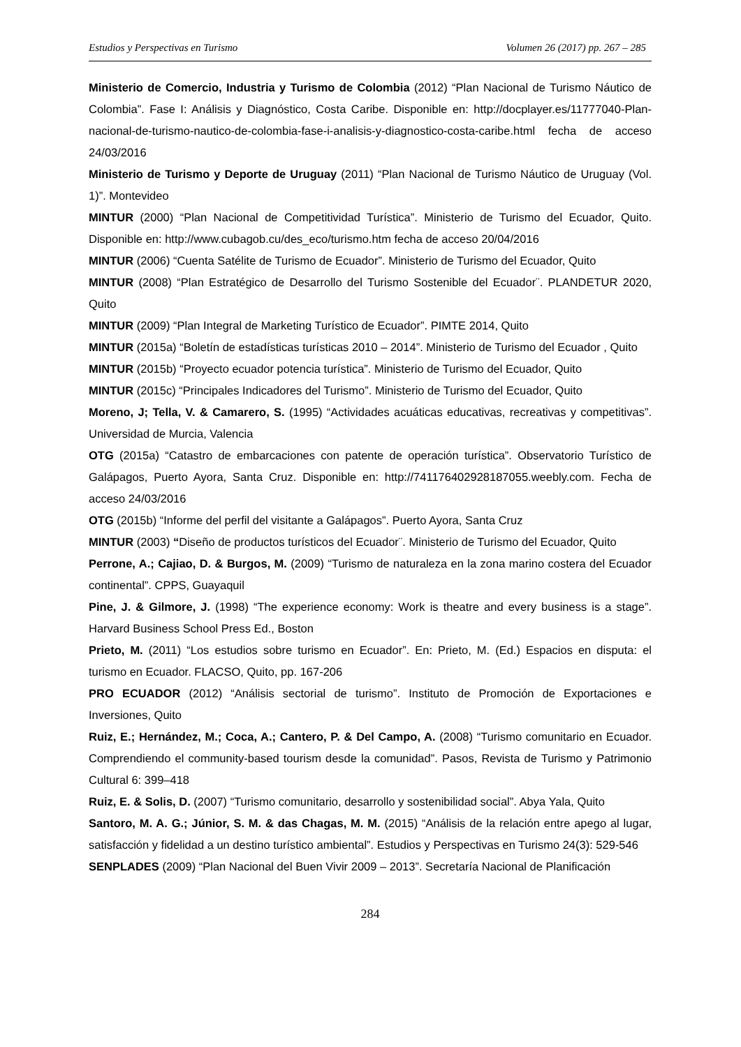Estudios y Perspectivas en Turismo Volumen 26 (2017) pp. 267 – 285
Ministerio de Comercio, Industria y Turismo de Colombia (2012) “Plan Nacional de Turismo Náutico de Colombia”. Fase I: Análisis y Diagnóstico, Costa Caribe. Disponible en: http://docplayer.es/11777040-Plan-nacional-de-turismo-nautico-de-colombia-fase-i-analisis-y-diagnostico-costa-caribe.html fecha de acceso 24/03/2016
Ministerio de Turismo y Deporte de Uruguay (2011) “Plan Nacional de Turismo Náutico de Uruguay (Vol. 1)”. Montevideo
MINTUR (2000) “Plan Nacional de Competitividad Turística”. Ministerio de Turismo del Ecuador, Quito. Disponible en: http://www.cubagob.cu/des_eco/turismo.htm fecha de acceso 20/04/2016
MINTUR (2006) “Cuenta Satélite de Turismo de Ecuador”. Ministerio de Turismo del Ecuador, Quito
MINTUR (2008) “Plan Estratégico de Desarrollo del Turismo Sostenible del Ecuador¨. PLANDETUR 2020, Quito
MINTUR (2009) “Plan Integral de Marketing Turístico de Ecuador”. PIMTE 2014, Quito
MINTUR (2015a) “Boletín de estadísticas turísticas 2010 – 2014”. Ministerio de Turismo del Ecuador , Quito
MINTUR (2015b) “Proyecto ecuador potencia turística”. Ministerio de Turismo del Ecuador, Quito
MINTUR (2015c) “Principales Indicadores del Turismo”. Ministerio de Turismo del Ecuador, Quito
Moreno, J; Tella, V. & Camarero, S. (1995) “Actividades acuáticas educativas, recreativas y competitivas”. Universidad de Murcia, Valencia
OTG (2015a) “Catastro de embarcaciones con patente de operación turística”. Observatorio Turístico de Galápagos, Puerto Ayora, Santa Cruz. Disponible en: http://741176402928187055.weebly.com. Fecha de acceso 24/03/2016
OTG (2015b) “Informe del perfil del visitante a Galápagos”. Puerto Ayora, Santa Cruz
MINTUR (2003) “Diseño de productos turísticos del Ecuador¨. Ministerio de Turismo del Ecuador, Quito
Perrone, A.; Cajiao, D. & Burgos, M. (2009) “Turismo de naturaleza en la zona marino costera del Ecuador continental”. CPPS, Guayaquil
Pine, J. & Gilmore, J. (1998) “The experience economy: Work is theatre and every business is a stage”. Harvard Business School Press Ed., Boston
Prieto, M. (2011) “Los estudios sobre turismo en Ecuador”. En: Prieto, M. (Ed.) Espacios en disputa: el turismo en Ecuador. FLACSO, Quito, pp. 167-206
PRO ECUADOR (2012) “Análisis sectorial de turismo”. Instituto de Promoción de Exportaciones e Inversiones, Quito
Ruiz, E.; Hernández, M.; Coca, A.; Cantero, P. & Del Campo, A. (2008) “Turismo comunitario en Ecuador. Comprendiendo el community-based tourism desde la comunidad”. Pasos, Revista de Turismo y Patrimonio Cultural 6: 399–418
Ruiz, E. & Solis, D. (2007) “Turismo comunitario, desarrollo y sostenibilidad social”. Abya Yala, Quito
Santoro, M. A. G.; Júnior, S. M. & das Chagas, M. M. (2015) “Análisis de la relación entre apego al lugar, satisfacción y fidelidad a un destino turístico ambiental”. Estudios y Perspectivas en Turismo 24(3): 529-546
SENPLADES (2009) “Plan Nacional del Buen Vivir 2009 – 2013”. Secretaría Nacional de Planificación
284